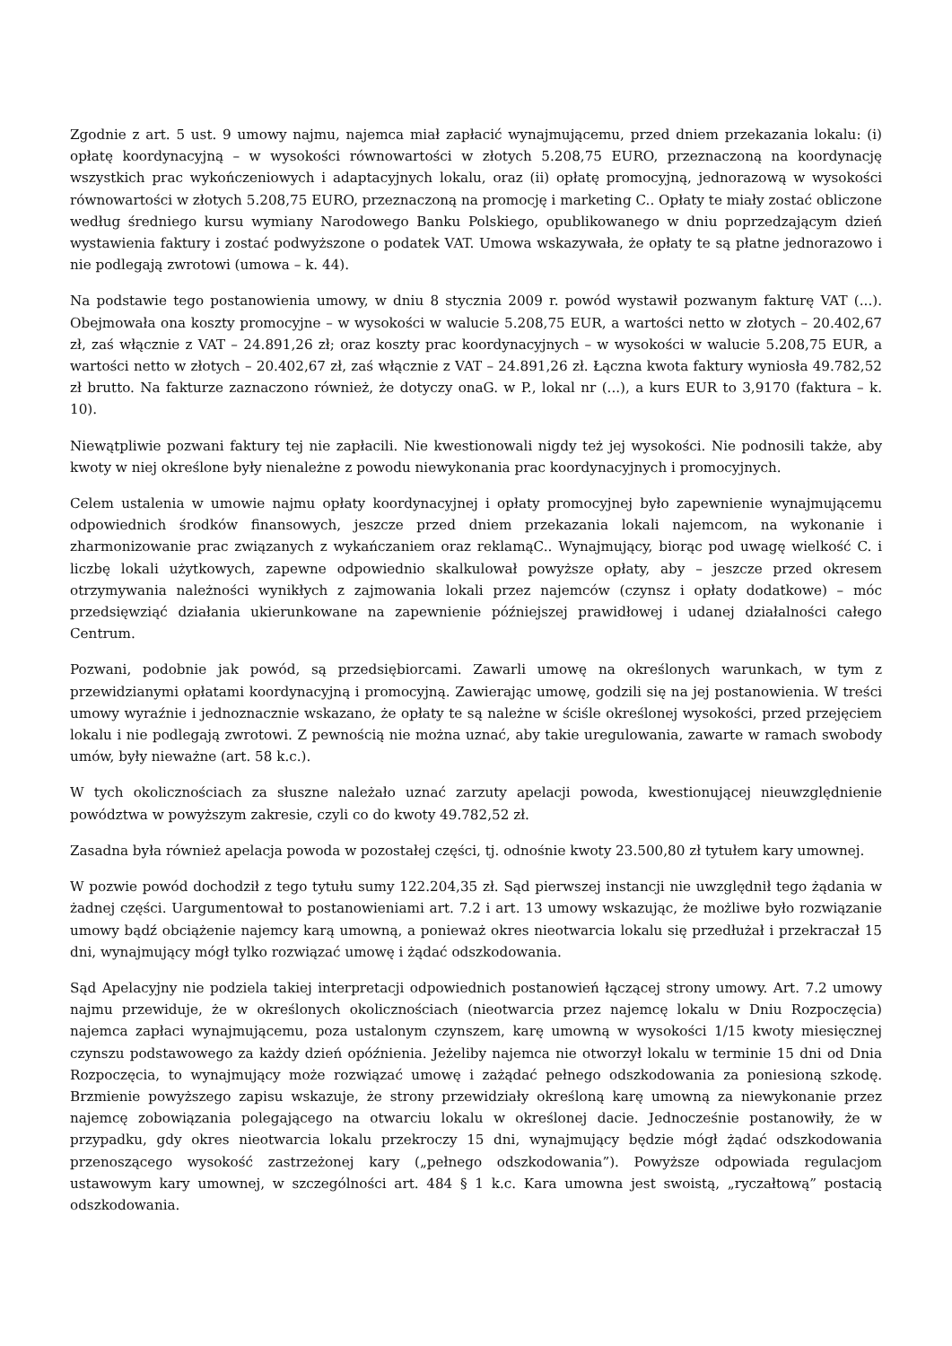Zgodnie z art. 5 ust. 9 umowy najmu, najemca miał zapłacić wynajmującemu, przed dniem przekazania lokalu: (i) opłatę koordynacyjną – w wysokości równowartości w złotych 5.208,75 EURO, przeznaczoną na koordynację wszystkich prac wykończeniowych i adaptacyjnych lokalu, oraz (ii) opłatę promocyjną, jednorazową w wysokości równowartości w złotych 5.208,75 EURO, przeznaczoną na promocję i marketing C.. Opłaty te miały zostać obliczone według średniego kursu wymiany Narodowego Banku Polskiego, opublikowanego w dniu poprzedzającym dzień wystawienia faktury i zostać podwyższone o podatek VAT. Umowa wskazywała, że opłaty te są płatne jednorazowo i nie podlegają zwrotowi (umowa – k. 44).
Na podstawie tego postanowienia umowy, w dniu 8 stycznia 2009 r. powód wystawił pozwanym fakturę VAT (...). Obejmowała ona koszty promocyjne – w wysokości w walucie 5.208,75 EUR, a wartości netto w złotych – 20.402,67 zł, zaś włącznie z VAT – 24.891,26 zł; oraz koszty prac koordynacyjnych – w wysokości w walucie 5.208,75 EUR, a wartości netto w złotych – 20.402,67 zł, zaś włącznie z VAT – 24.891,26 zł. Łączna kwota faktury wyniosła 49.782,52 zł brutto. Na fakturze zaznaczono również, że dotyczy onaG. w P., lokal nr (...), a kurs EUR to 3,9170 (faktura – k. 10).
Niewątpliwie pozwani faktury tej nie zapłacili. Nie kwestionowali nigdy też jej wysokości. Nie podnosili także, aby kwoty w niej określone były nienależne z powodu niewykonania prac koordynacyjnych i promocyjnych.
Celem ustalenia w umowie najmu opłaty koordynacyjnej i opłaty promocyjnej było zapewnienie wynajmującemu odpowiednich środków finansowych, jeszcze przed dniem przekazania lokali najemcom, na wykonanie i zharmonizowanie prac związanych z wykańczaniem oraz reklamąC.. Wynajmujący, biorąc pod uwagę wielkość C. i liczbę lokali użytkowych, zapewne odpowiednio skalkulował powyższe opłaty, aby – jeszcze przed okresem otrzymywania należności wynikłych z zajmowania lokali przez najemców (czynsz i opłaty dodatkowe) – móc przedsięwziąć działania ukierunkowane na zapewnienie późniejszej prawidłowej i udanej działalności całego Centrum.
Pozwani, podobnie jak powód, są przedsiębiorcami. Zawarli umowę na określonych warunkach, w tym z przewidzianymi opłatami koordynacyjną i promocyjną. Zawierając umowę, godzili się na jej postanowienia. W treści umowy wyraźnie i jednoznacznie wskazano, że opłaty te są należne w ściśle określonej wysokości, przed przejęciem lokalu i nie podlegają zwrotowi. Z pewnością nie można uznać, aby takie uregulowania, zawarte w ramach swobody umów, były nieważne (art. 58 k.c.).
W tych okolicznościach za słuszne należało uznać zarzuty apelacji powoda, kwestionującej nieuwzględnienie powództwa w powyższym zakresie, czyli co do kwoty 49.782,52 zł.
Zasadna była również apelacja powoda w pozostałej części, tj. odnośnie kwoty 23.500,80 zł tytułem kary umownej.
W pozwie powód dochodził z tego tytułu sumy 122.204,35 zł. Sąd pierwszej instancji nie uwzględnił tego żądania w żadnej części. Uargumentował to postanowieniami art. 7.2 i art. 13 umowy wskazując, że możliwe było rozwiązanie umowy bądź obciążenie najemcy karą umowną, a ponieważ okres nieotwarcia lokalu się przedłużał i przekraczał 15 dni, wynajmujący mógł tylko rozwiązać umowę i żądać odszkodowania.
Sąd Apelacyjny nie podziela takiej interpretacji odpowiednich postanowień łączącej strony umowy. Art. 7.2 umowy najmu przewiduje, że w określonych okolicznościach (nieotwarcia przez najemcę lokalu w Dniu Rozpoczęcia) najemca zapłaci wynajmującemu, poza ustalonym czynszem, karę umowną w wysokości 1/15 kwoty miesięcznej czynszu podstawowego za każdy dzień opóźnienia. Jeżeliby najemca nie otworzył lokalu w terminie 15 dni od Dnia Rozpoczęcia, to wynajmujący może rozwiązać umowę i zażądać pełnego odszkodowania za poniesioną szkodę. Brzmienie powyższego zapisu wskazuje, że strony przewidziały określoną karę umowną za niewykonanie przez najemcę zobowiązania polegającego na otwarciu lokalu w określonej dacie. Jednocześnie postanowiły, że w przypadku, gdy okres nieotwarcia lokalu przekroczy 15 dni, wynajmujący będzie mógł żądać odszkodowania przenoszącego wysokość zastrzeżonej kary („pełnego odszkodowania”). Powyższe odpowiada regulacjom ustawowym kary umownej, w szczególności art. 484 § 1 k.c. Kara umowna jest swoistą, „ryczałtową” postacią odszkodowania.